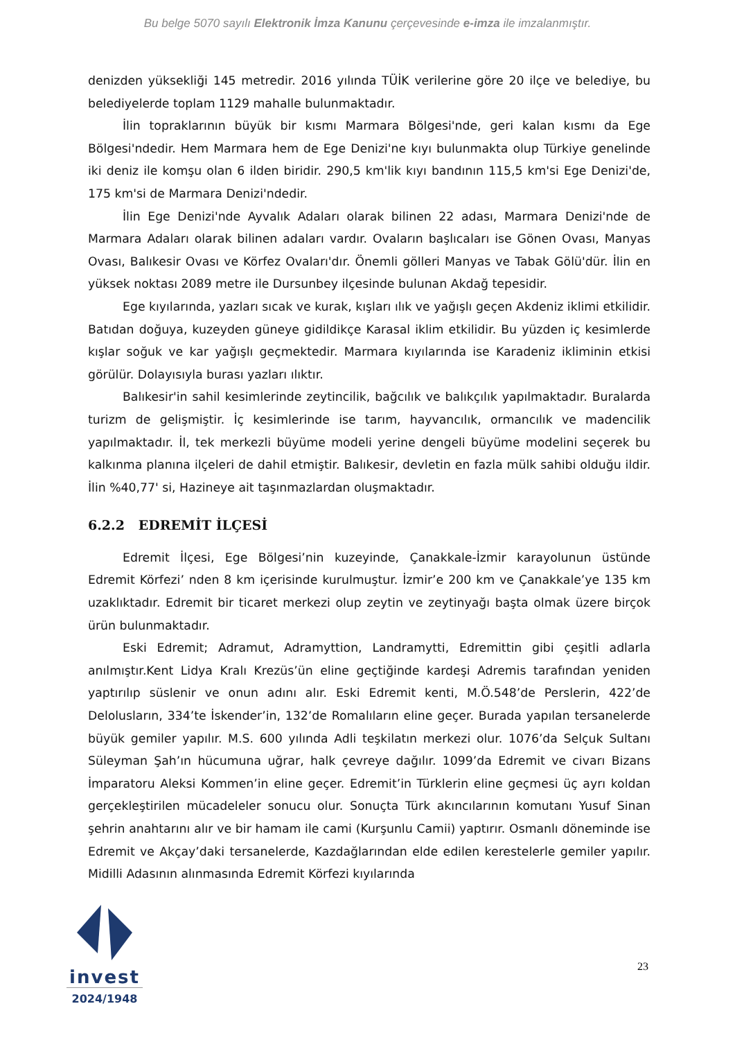Bu belge 5070 sayılı Elektronik İmza Kanunu çerçevesinde e-imza ile imzalanmıştır.
denizden yüksekliği 145 metredir. 2016 yılında TÜİK verilerine göre 20 ilçe ve belediye, bu belediyelerde toplam 1129 mahalle bulunmaktadır.
İlin topraklarının büyük bir kısmı Marmara Bölgesi'nde, geri kalan kısmı da Ege Bölgesi'ndedir. Hem Marmara hem de Ege Denizi'ne kıyı bulunmakta olup Türkiye genelinde iki deniz ile komşu olan 6 ilden biridir. 290,5 km'lik kıyı bandının 115,5 km'si Ege Denizi'de, 175 km'si de Marmara Denizi'ndedir.
İlin Ege Denizi'nde Ayvalık Adaları olarak bilinen 22 adası, Marmara Denizi'nde de Marmara Adaları olarak bilinen adaları vardır. Ovaların başlıcaları ise Gönen Ovası, Manyas Ovası, Balıkesir Ovası ve Körfez Ovaları'dır. Önemli gölleri Manyas ve Tabak Gölü'dür. İlin en yüksek noktası 2089 metre ile Dursunbey ilçesinde bulunan Akdağ tepesidir.
Ege kıyılarında, yazları sıcak ve kurak, kışları ılık ve yağışlı geçen Akdeniz iklimi etkilidir. Batıdan doğuya, kuzeyden güneye gidildikçe Karasal iklim etkilidir. Bu yüzden iç kesimlerde kışlar soğuk ve kar yağışlı geçmektedir. Marmara kıyılarında ise Karadeniz ikliminin etkisi görülür. Dolayısıyla burası yazları ılıktır.
Balıkesir'in sahil kesimlerinde zeytincilik, bağcılık ve balıkçılık yapılmaktadır. Buralarda turizm de gelişmiştir. İç kesimlerinde ise tarım, hayvancılık, ormancılık ve madencilik yapılmaktadır. İl, tek merkezli büyüme modeli yerine dengeli büyüme modelini seçerek bu kalkınma planına ilçeleri de dahil etmiştir. Balıkesir, devletin en fazla mülk sahibi olduğu ildir. İlin %40,77' si, Hazineye ait taşınmazlardan oluşmaktadır.
6.2.2 EDREMİT İLÇESİ
Edremit İlçesi, Ege Bölgesi’nin kuzeyinde, Çanakkale-İzmir karayolunun üstünde Edremit Körfezi’ nden 8 km içerisinde kurulmuştur. İzmir’e 200 km ve Çanakkale’ye 135 km uzaklıktadır. Edremit bir ticaret merkezi olup zeytin ve zeytinyağı başta olmak üzere birçok ürün bulunmaktadır.
Eski Edremit; Adramut, Adramyttion, Landramytti, Edremittin gibi çeşitli adlarla anılmıştır.Kent Lidya Kralı Krezüs’ün eline geçtiğinde kardeşi Adremis tarafından yeniden yaptırılıp süslenir ve onun adını alır. Eski Edremit kenti, M.Ö.548’de Perslerin, 422’de Delolusların, 334’te İskender’in, 132’de Romalıların eline geçer. Burada yapılan tersanelerde büyük gemiler yapılır. M.S. 600 yılında Adli teşkilatın merkezi olur. 1076’da Selçuk Sultanı Süleyman Şah’ın hücumuna uğrar, halk çevreye dağılır. 1099’da Edremit ve civarı Bizans İmparatoru Aleksi Kommen’in eline geçer. Edremit’in Türklerin eline geçmesi üç ayrı koldan gerçekleştirilen mücadeleler sonucu olur. Sonuçta Türk akıncılarının komutanı Yusuf Sinan şehrin anahtarını alır ve bir hamam ile cami (Kurşunlu Camii) yaptırır. Osmanlı döneminde ise Edremit ve Akçay’daki tersanelerde, Kazdağlarından elde edilen kerestelerle gemiler yapılır. Midilli Adasının alınmasında Edremit Körfezi kıyılarında
23
invest
2024/1948